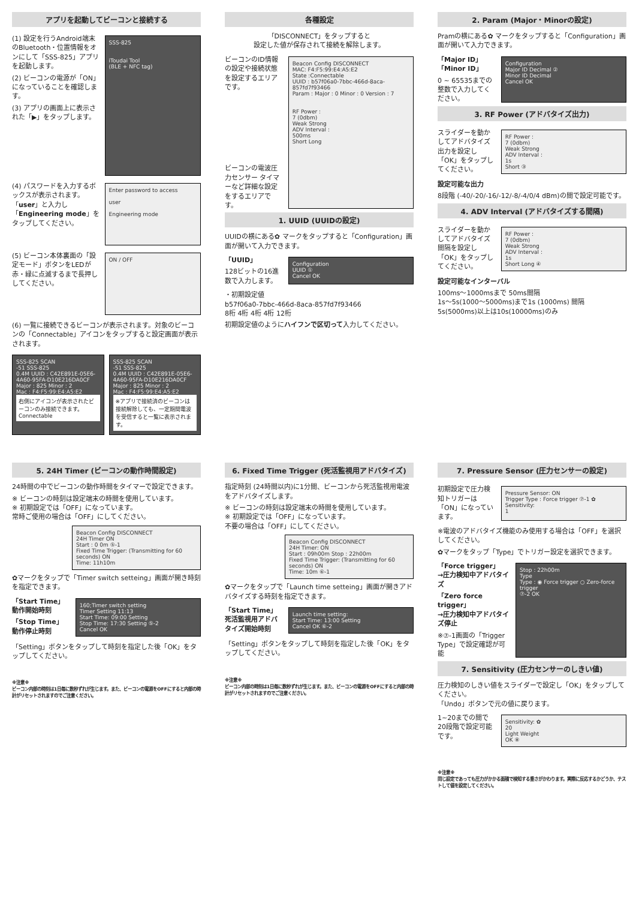アプリを起動してビーコンと接続する
(1) 設定を行うAndroid端末のBluetooth・位置情報をオンにして「SSS-825」アプリを起動します。
(2) ビーコンの電源が「ON」になっていることを確認します。
(3) アプリの画面上に表示された「▶」をタップします。
SSS-825
iToudai Tool
(BLE + NFC tag)
(4) パスワードを入力するボックスが表示されます。「user」と入力し「Engineering mode」をタップしてください。
Enter password to access
user
Engineering mode
(5) ビーコン本体裏面の「設定モード」ボタンをLEDが赤・緑に点滅するまで長押ししてください。
ON / OFF
(6) 一覧に接続できるビーコンが表示されます。対象のビーコンの「Connectable」アイコンをタップすると設定画面が表示されます。
SSS-825 SCAN
-51 SSS-825
0.4M UUID : C42E891E-05E6-4A60-95FA-D10E216DA0CF
Major : 825 Minor : 2
Mac : F4:F5:99:E4:A5:E2
右側にアイコンが表示されたビーコンのみ接続できます。 Connectable
SSS-825 SCAN
-51 SSS-825
0.4M UUID : C42E891E-05E6-4A60-95FA-D10E216DA0CF
Major : 825 Minor : 2
Mac : F4:F5:99:E4:A5:E2
※アプリで接続済のビーコンは接続解除しても、一定期間電波を受信すると一覧に表示されます。
各種設定
「DISCONNECT」をタップすると
設定した値が保存されて接続を解除します。
ビーコンのID情報の設定や接続状態を設定するエリアです。
ビーコンの電波圧力センサー タイマーなど詳細な設定をするエリアです。
Beacon Config DISCONNECT
MAC: F4:F5:99:E4:A5:E2
State :Connectable
UUID : b57f06a0-7bbc-466d-8aca-857fd7f93466
Param : Major : 0 Minor : 0 Version : 7
RF Power :
7 (0dbm)
Weak Strong
ADV Interval :
500ms
Short Long
1. UUID (UUIDの設定)
UUIDの横にある✿ マークをタップすると「Configuration」画面が開いて入力できます。
「UUID」
128ビットの16進数で入力します。
Configuration
UUID ①
Cancel OK
・初期設定値
b57f06a0-7bbc-466d-8aca-857fd7f93466
8桁 4桁 4桁 4桁 12桁
初期設定値のようにハイフンで区切って入力してください。
2. Param (Major・Minorの設定)
Pramの横にある✿ マークをタップすると「Configuration」画面が開いて入力できます。
「Major ID」
「Minor ID」
0 ~ 65535までの整数で入力してください。
Configuration
Major ID Decimal ②
Minor ID Decimal
Cancel OK
3. RF Power (アドバタイズ出力)
スライダーを動かしてアドバタイズ出力を設定し「OK」をタップしてください。
RF Power :
7 (0dbm)
Weak Strong
ADV Interval :
1s
Short ③
設定可能な出力
8段階 (-40/-20/-16/-12/-8/-4/0/4 dBm)の間で設定可能です。
4. ADV Interval (アドバタイズする間隔)
スライダーを動かしてアドバタイズ間隔を設定し「OK」をタップしてください。
RF Power :
7 (0dbm)
Weak Strong
ADV Interval :
1s
Short Long ④
設定可能なインターバル
100ms～1000msまで 50ms間隔
1s～5s(1000～5000ms)まで1s (1000ms) 間隔
5s(5000ms)以上は10s(10000ms)のみ
5. 24H Timer (ビーコンの動作時間設定)
24時間の中でビーコンの動作時間をタイマーで設定できます。
※ ビーコンの時刻は設定端末の時間を使用しています。
※ 初期設定では「OFF」になっています。
常時ご使用の場合は「OFF」にしてください。
Beacon Config DISCONNECT
24H Timer ON
Start : 0 0m ⑤-1
Fixed Time Trigger: (Transmitting for 60 seconds) ON
Time: 11h10m
✿マークをタップで「Timer switch setteing」画面が開き時刻を指定できます。
「Start Time」
動作開始時刻
「Stop Time」
動作停止時刻
160;Timer switch setting
Timer Setting 11:13
Start Time: 09:00 Setting
Stop Time: 17:30 Setting ⑤-2
Cancel OK
「Setting」ボタンをタップして時刻を指定した後「OK」をタップしてください。
※注意※
ビーコン内部の時刻は1日毎に数秒ずれが生じます。また、ビーコンの電源をOFFにすると内部の時計がリセットされますのでご注意ください。
6. Fixed Time Trigger (死活監視用アドバタイズ)
指定時刻 (24時間以内)に1分間、ビーコンから死活監視用電波をアドバタイズします。
※ ビーコンの時刻は設定端末の時間を使用しています。
※ 初期設定では「OFF」になっています。
不要の場合は「OFF」にしてください。
Beacon Config DISCONNECT
24H Timer: ON
Start : 09h00m Stop : 22h00m
Fixed Time Trigger: (Transmitting for 60 seconds) ON
Time: 10m ⑥-1
✿マークをタップで「Launch time setteing」画面が開きアドバタイズする時刻を指定できます。
「Start Time」
死活監視用アドバタイズ開始時刻
Launch time setting:
Start Time: 13:00 Setting
Cancel OK ⑥-2
「Setting」ボタンをタップして時刻を指定した後「OK」をタップしてください。
※注意※
ビーコン内部の時刻は1日毎に数秒ずれが生じます。また、ビーコンの電源をOFFにすると内部の時計がリセットされますのでご注意ください。
7. Pressure Sensor (圧力センサーの設定)
初期設定で圧力検知トリガーは「ON」になっています。
Pressure Sensor: ON
Trigger Type : Force trigger ⑦-1 ✿
Sensitivity:
1
※電波のアドバタイズ機能のみ使用する場合は「OFF」を選択してください。
✿マークをタップ「Type」でトリガー設定を選択できます。
「Force trigger」
→圧力検知中アドバタイズ
「Zero force trigger」
→圧力検知中アドバタイズ停止
※⑦-1画面の「Trigger Type」で設定確認が可能
Stop : 22h00m
Type
Type : ◉ Force trigger ○ Zero-force trigger
⑦-2 OK
7. Sensitivity (圧力センサーのしきい値)
圧力検知のしきい値をスライダーで設定し「OK」をタップしてください。
「Undo」ボタンで元の値に戻ります。
1~20までの間で20段階で設定可能です。
Sensitivity: ✿
20
Light Weight
OK ⑧
※注意※
同じ設定であっても圧力がかかる面積で検知する重さがかわります。実際に反応するかどうか、テストして値を設定してください。